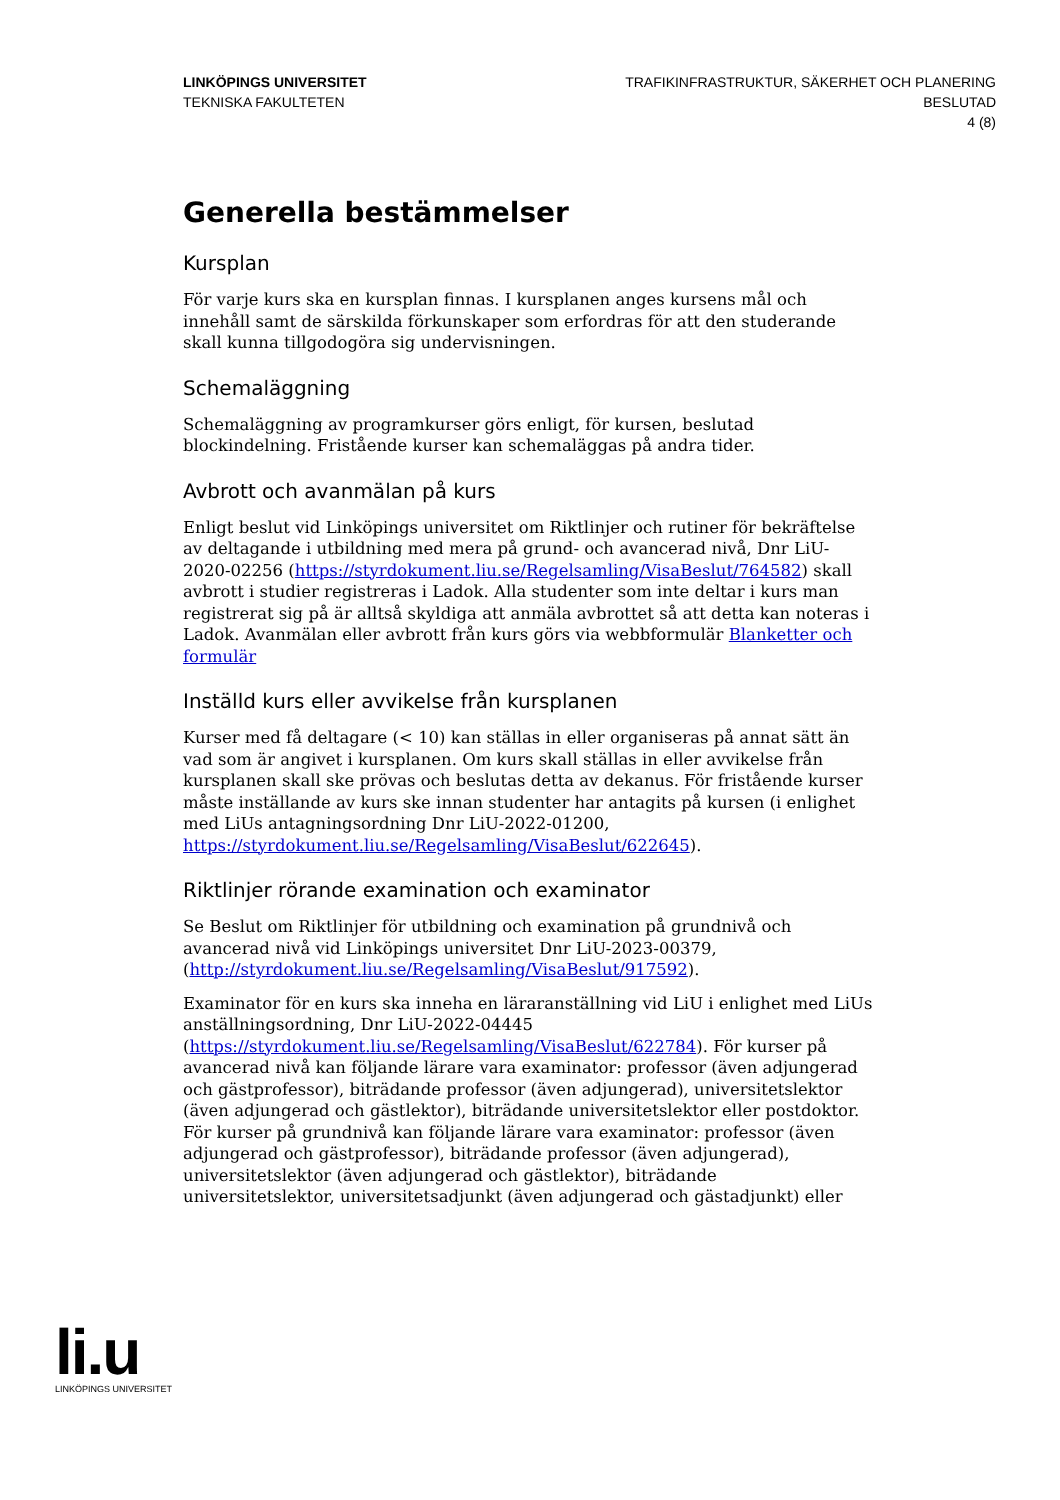LINKÖPINGS UNIVERSITET
TEKNISKA FAKULTETEN
TRAFIKINFRASTRUKTUR, SÄKERHET OCH PLANERING
BESLUTAD
4 (8)
Generella bestämmelser
Kursplan
För varje kurs ska en kursplan finnas. I kursplanen anges kursens mål och innehåll samt de särskilda förkunskaper som erfordras för att den studerande skall kunna tillgodogöra sig undervisningen.
Schemaläggning
Schemaläggning av programkurser görs enligt, för kursen, beslutad blockindelning. Fristående kurser kan schemaläggas på andra tider.
Avbrott och avanmälan på kurs
Enligt beslut vid Linköpings universitet om Riktlinjer och rutiner för bekräftelse av deltagande i utbildning med mera på grund- och avancerad nivå, Dnr LiU-2020-02256 (https://styrdokument.liu.se/Regelsamling/VisaBeslut/764582) skall avbrott i studier registreras i Ladok. Alla studenter som inte deltar i kurs man registrerat sig på är alltså skyldiga att anmäla avbrottet så att detta kan noteras i Ladok. Avanmälan eller avbrott från kurs görs via webbformulär Blanketter och formulär
Inställd kurs eller avvikelse från kursplanen
Kurser med få deltagare (< 10) kan ställas in eller organiseras på annat sätt än vad som är angivet i kursplanen. Om kurs skall ställas in eller avvikelse från kursplanen skall ske prövas och beslutas detta av dekanus. För fristående kurser måste inställande av kurs ske innan studenter har antagits på kursen (i enlighet med LiUs antagningsordning Dnr LiU-2022-01200, https://styrdokument.liu.se/Regelsamling/VisaBeslut/622645).
Riktlinjer rörande examination och examinator
Se Beslut om Riktlinjer för utbildning och examination på grundnivå och avancerad nivå vid Linköpings universitet Dnr LiU-2023-00379, (http://styrdokument.liu.se/Regelsamling/VisaBeslut/917592).
Examinator för en kurs ska inneha en läraranställning vid LiU i enlighet med LiUs anställningsordning, Dnr LiU-2022-04445 (https://styrdokument.liu.se/Regelsamling/VisaBeslut/622784). För kurser på avancerad nivå kan följande lärare vara examinator: professor (även adjungerad och gästprofessor), biträdande professor (även adjungerad), universitetslektor (även adjungerad och gästlektor), biträdande universitetslektor eller postdoktor. För kurser på grundnivå kan följande lärare vara examinator: professor (även adjungerad och gästprofessor), biträdande professor (även adjungerad), universitetslektor (även adjungerad och gästlektor), biträdande universitetslektor, universitetsadjunkt (även adjungerad och gästadjunkt) eller
li.u
LINKÖPINGS UNIVERSITET